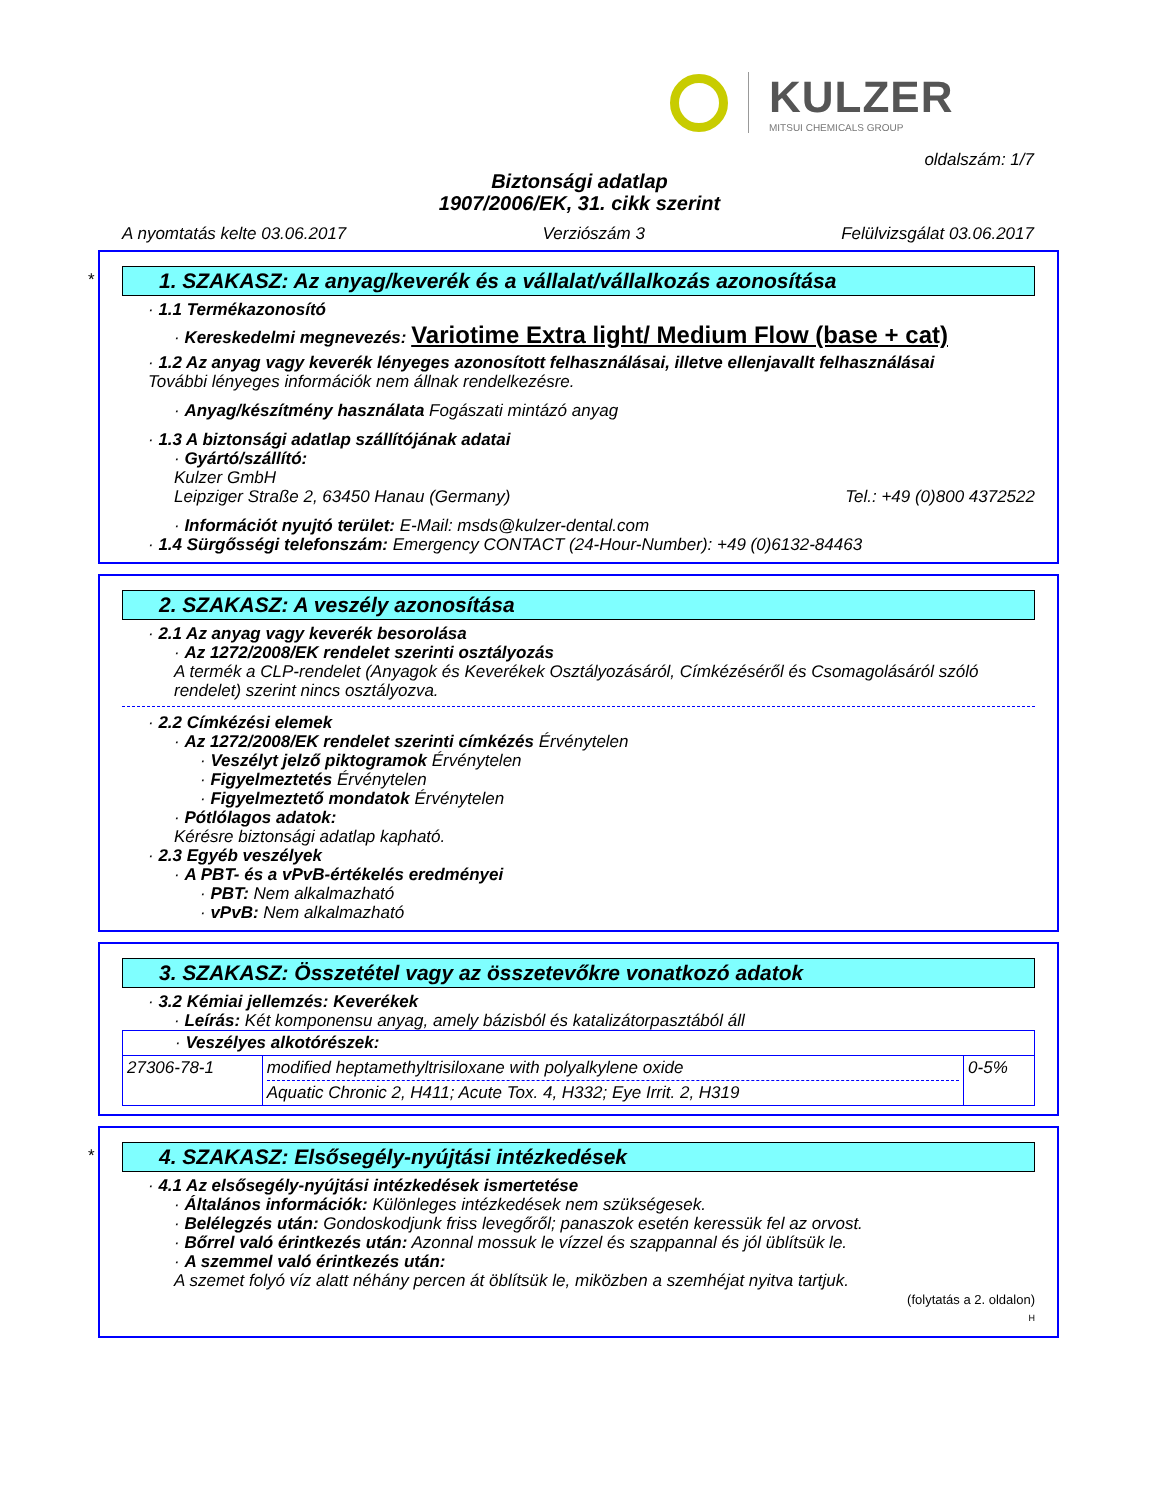KULZER
MITSUI CHEMICALS GROUP
oldalszám: 1/7
Biztonsági adatlap
1907/2006/EK, 31. cikk szerint
A nyomtatás kelte 03.06.2017 Verziószám 3 Felülvizsgálat 03.06.2017
*
1. SZAKASZ: Az anyag/keverék és a vállalat/vállalkozás azonosítása
· 1.1 Termékazonosító
· Kereskedelmi megnevezés: Variotime Extra light/ Medium Flow (base + cat)
· 1.2 Az anyag vagy keverék lényeges azonosított felhasználásai, illetve ellenjavallt felhasználásai
További lényeges információk nem állnak rendelkezésre.
· Anyag/készítmény használata Fogászati mintázó anyag
· 1.3 A biztonsági adatlap szállítójának adatai
· Gyártó/szállító:
Kulzer GmbH
Leipziger Straße 2, 63450 Hanau (Germany) Tel.: +49 (0)800 4372522
· Információt nyujtó terület: E-Mail: msds@kulzer-dental.com
· 1.4 Sürgősségi telefonszám: Emergency CONTACT (24-Hour-Number): +49 (0)6132-84463
2. SZAKASZ: A veszély azonosítása
· 2.1 Az anyag vagy keverék besorolása
· Az 1272/2008/EK rendelet szerinti osztályozás
A termék a CLP-rendelet (Anyagok és Keverékek Osztályozásáról, Címkézéséről és Csomagolásáról szóló rendelet) szerint nincs osztályozva.
· 2.2 Címkézési elemek
· Az 1272/2008/EK rendelet szerinti címkézés Érvénytelen
· Veszélyt jelző piktogramok Érvénytelen
· Figyelmeztetés Érvénytelen
· Figyelmeztető mondatok Érvénytelen
· Pótlólagos adatok:
Kérésre biztonsági adatlap kapható.
· 2.3 Egyéb veszélyek
· A PBT- és a vPvB-értékelés eredményei
· PBT: Nem alkalmazható
· vPvB: Nem alkalmazható
3. SZAKASZ: Összetétel vagy az összetevőkre vonatkozó adatok
· 3.2 Kémiai jellemzés: Keverékek
· Leírás: Két komponensu anyag, amely bázisból és katalizátorpasztából áll
| · Veszélyes alkotórészek: | | |
| 27306-78-1 | modified heptamethyltrisiloxane with polyalkylene oxide Aquatic Chronic 2, H411; Acute Tox. 4, H332; Eye Irrit. 2, H319 | 0-5% |
*
4. SZAKASZ: Elsősegély-nyújtási intézkedések
· 4.1 Az elsősegély-nyújtási intézkedések ismertetése
· Általános információk: Különleges intézkedések nem szükségesek.
· Belélegzés után: Gondoskodjunk friss levegőről; panaszok esetén keressük fel az orvost.
· Bőrrel való érintkezés után: Azonnal mossuk le vízzel és szappannal és jól üblítsük le.
· A szemmel való érintkezés után:
A szemet folyó víz alatt néhány percen át öblítsük le, miközben a szemhéjat nyitva tartjuk.
(folytatás a 2. oldalon)
H